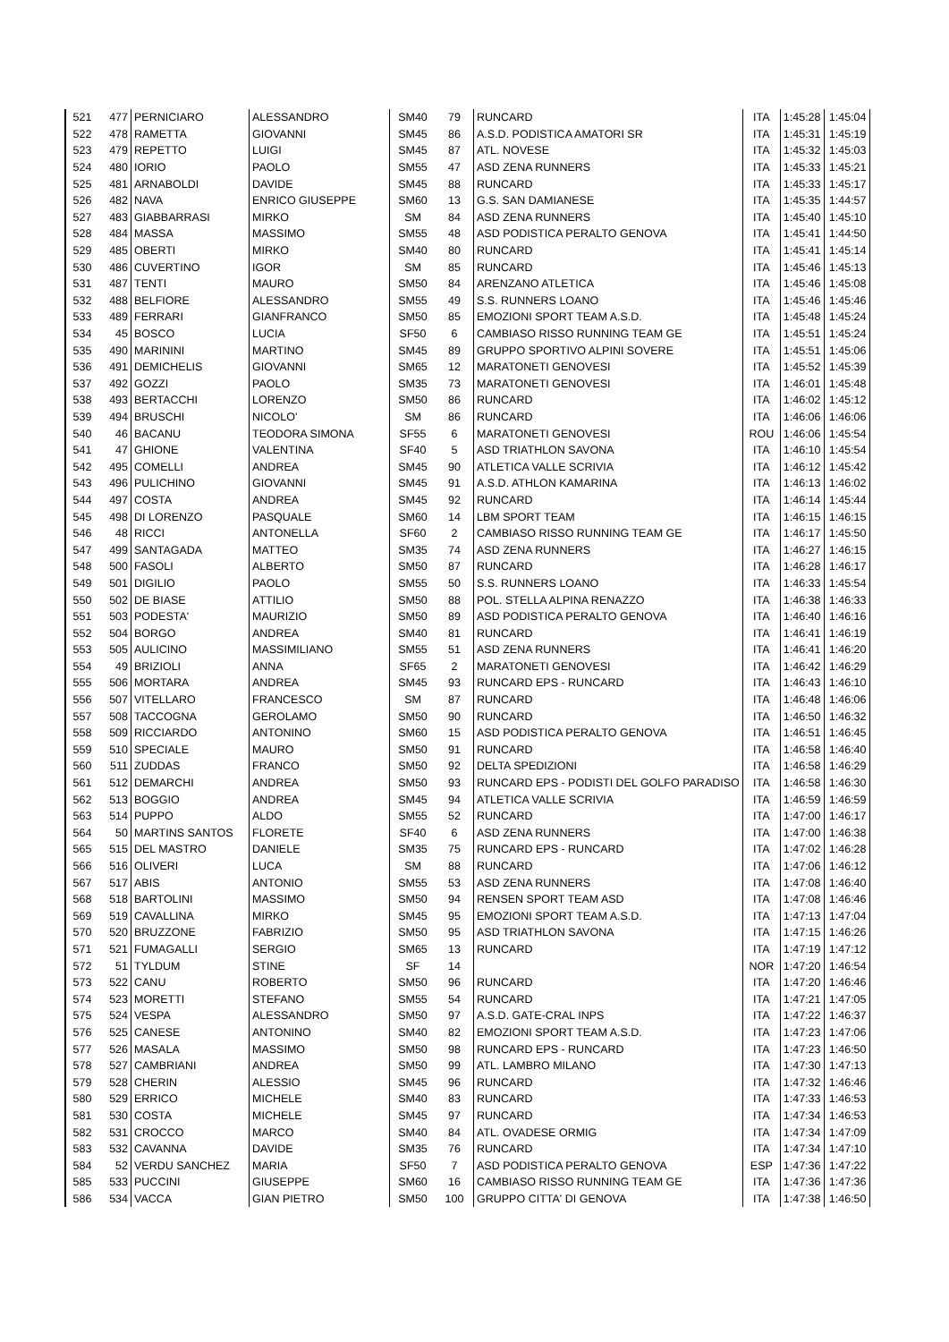| 521 | 477 | PERNICIARO | ALESSANDRO | SM40 | 79 | RUNCARD | ITA | 1:45:28 | 1:45:04 |
| 522 | 478 | RAMETTA | GIOVANNI | SM45 | 86 | A.S.D. PODISTICA AMATORI SR | ITA | 1:45:31 | 1:45:19 |
| 523 | 479 | REPETTO | LUIGI | SM45 | 87 | ATL. NOVESE | ITA | 1:45:32 | 1:45:03 |
| 524 | 480 | IORIO | PAOLO | SM55 | 47 | ASD ZENA RUNNERS | ITA | 1:45:33 | 1:45:21 |
| 525 | 481 | ARNABOLDI | DAVIDE | SM45 | 88 | RUNCARD | ITA | 1:45:33 | 1:45:17 |
| 526 | 482 | NAVA | ENRICO GIUSEPPE | SM60 | 13 | G.S. SAN DAMIANESE | ITA | 1:45:35 | 1:44:57 |
| 527 | 483 | GIABBARRASI | MIRKO | SM | 84 | ASD ZENA RUNNERS | ITA | 1:45:40 | 1:45:10 |
| 528 | 484 | MASSA | MASSIMO | SM55 | 48 | ASD PODISTICA PERALTO GENOVA | ITA | 1:45:41 | 1:44:50 |
| 529 | 485 | OBERTI | MIRKO | SM40 | 80 | RUNCARD | ITA | 1:45:41 | 1:45:14 |
| 530 | 486 | CUVERTINO | IGOR | SM | 85 | RUNCARD | ITA | 1:45:46 | 1:45:13 |
| 531 | 487 | TENTI | MAURO | SM50 | 84 | ARENZANO ATLETICA | ITA | 1:45:46 | 1:45:08 |
| 532 | 488 | BELFIORE | ALESSANDRO | SM55 | 49 | S.S. RUNNERS LOANO | ITA | 1:45:46 | 1:45:46 |
| 533 | 489 | FERRARI | GIANFRANCO | SM50 | 85 | EMOZIONI SPORT TEAM A.S.D. | ITA | 1:45:48 | 1:45:24 |
| 534 | 45 | BOSCO | LUCIA | SF50 | 6 | CAMBIASO RISSO RUNNING TEAM GE | ITA | 1:45:51 | 1:45:24 |
| 535 | 490 | MARININI | MARTINO | SM45 | 89 | GRUPPO SPORTIVO ALPINI SOVERE | ITA | 1:45:51 | 1:45:06 |
| 536 | 491 | DEMICHELIS | GIOVANNI | SM65 | 12 | MARATONETI GENOVESI | ITA | 1:45:52 | 1:45:39 |
| 537 | 492 | GOZZI | PAOLO | SM35 | 73 | MARATONETI GENOVESI | ITA | 1:46:01 | 1:45:48 |
| 538 | 493 | BERTACCHI | LORENZO | SM50 | 86 | RUNCARD | ITA | 1:46:02 | 1:45:12 |
| 539 | 494 | BRUSCHI | NICOLO' | SM | 86 | RUNCARD | ITA | 1:46:06 | 1:46:06 |
| 540 | 46 | BACANU | TEODORA SIMONA | SF55 | 6 | MARATONETI GENOVESI | ROU | 1:46:06 | 1:45:54 |
| 541 | 47 | GHIONE | VALENTINA | SF40 | 5 | ASD TRIATHLON SAVONA | ITA | 1:46:10 | 1:45:54 |
| 542 | 495 | COMELLI | ANDREA | SM45 | 90 | ATLETICA VALLE SCRIVIA | ITA | 1:46:12 | 1:45:42 |
| 543 | 496 | PULICHINO | GIOVANNI | SM45 | 91 | A.S.D. ATHLON KAMARINA | ITA | 1:46:13 | 1:46:02 |
| 544 | 497 | COSTA | ANDREA | SM45 | 92 | RUNCARD | ITA | 1:46:14 | 1:45:44 |
| 545 | 498 | DI LORENZO | PASQUALE | SM60 | 14 | LBM SPORT TEAM | ITA | 1:46:15 | 1:46:15 |
| 546 | 48 | RICCI | ANTONELLA | SF60 | 2 | CAMBIASO RISSO RUNNING TEAM GE | ITA | 1:46:17 | 1:45:50 |
| 547 | 499 | SANTAGADA | MATTEO | SM35 | 74 | ASD ZENA RUNNERS | ITA | 1:46:27 | 1:46:15 |
| 548 | 500 | FASOLI | ALBERTO | SM50 | 87 | RUNCARD | ITA | 1:46:28 | 1:46:17 |
| 549 | 501 | DIGILIO | PAOLO | SM55 | 50 | S.S. RUNNERS LOANO | ITA | 1:46:33 | 1:45:54 |
| 550 | 502 | DE BIASE | ATTILIO | SM50 | 88 | POL. STELLA ALPINA RENAZZO | ITA | 1:46:38 | 1:46:33 |
| 551 | 503 | PODESTA' | MAURIZIO | SM50 | 89 | ASD PODISTICA PERALTO GENOVA | ITA | 1:46:40 | 1:46:16 |
| 552 | 504 | BORGO | ANDREA | SM40 | 81 | RUNCARD | ITA | 1:46:41 | 1:46:19 |
| 553 | 505 | AULICINO | MASSIMILIANO | SM55 | 51 | ASD ZENA RUNNERS | ITA | 1:46:41 | 1:46:20 |
| 554 | 49 | BRIZIOLI | ANNA | SF65 | 2 | MARATONETI GENOVESI | ITA | 1:46:42 | 1:46:29 |
| 555 | 506 | MORTARA | ANDREA | SM45 | 93 | RUNCARD EPS - RUNCARD | ITA | 1:46:43 | 1:46:10 |
| 556 | 507 | VITELLARO | FRANCESCO | SM | 87 | RUNCARD | ITA | 1:46:48 | 1:46:06 |
| 557 | 508 | TACCOGNA | GEROLAMO | SM50 | 90 | RUNCARD | ITA | 1:46:50 | 1:46:32 |
| 558 | 509 | RICCIARDO | ANTONINO | SM60 | 15 | ASD PODISTICA PERALTO GENOVA | ITA | 1:46:51 | 1:46:45 |
| 559 | 510 | SPECIALE | MAURO | SM50 | 91 | RUNCARD | ITA | 1:46:58 | 1:46:40 |
| 560 | 511 | ZUDDAS | FRANCO | SM50 | 92 | DELTA SPEDIZIONI | ITA | 1:46:58 | 1:46:29 |
| 561 | 512 | DEMARCHI | ANDREA | SM50 | 93 | RUNCARD EPS - PODISTI DEL GOLFO PARADISO | ITA | 1:46:58 | 1:46:30 |
| 562 | 513 | BOGGIO | ANDREA | SM45 | 94 | ATLETICA VALLE SCRIVIA | ITA | 1:46:59 | 1:46:59 |
| 563 | 514 | PUPPO | ALDO | SM55 | 52 | RUNCARD | ITA | 1:47:00 | 1:46:17 |
| 564 | 50 | MARTINS SANTOS | FLORETE | SF40 | 6 | ASD ZENA RUNNERS | ITA | 1:47:00 | 1:46:38 |
| 565 | 515 | DEL MASTRO | DANIELE | SM35 | 75 | RUNCARD EPS - RUNCARD | ITA | 1:47:02 | 1:46:28 |
| 566 | 516 | OLIVERI | LUCA | SM | 88 | RUNCARD | ITA | 1:47:06 | 1:46:12 |
| 567 | 517 | ABIS | ANTONIO | SM55 | 53 | ASD ZENA RUNNERS | ITA | 1:47:08 | 1:46:40 |
| 568 | 518 | BARTOLINI | MASSIMO | SM50 | 94 | RENSEN SPORT TEAM ASD | ITA | 1:47:08 | 1:46:46 |
| 569 | 519 | CAVALLINA | MIRKO | SM45 | 95 | EMOZIONI SPORT TEAM A.S.D. | ITA | 1:47:13 | 1:47:04 |
| 570 | 520 | BRUZZONE | FABRIZIO | SM50 | 95 | ASD TRIATHLON SAVONA | ITA | 1:47:15 | 1:46:26 |
| 571 | 521 | FUMAGALLI | SERGIO | SM65 | 13 | RUNCARD | ITA | 1:47:19 | 1:47:12 |
| 572 | 51 | TYLDUM | STINE | SF | 14 | | NOR | 1:47:20 | 1:46:54 |
| 573 | 522 | CANU | ROBERTO | SM50 | 96 | RUNCARD | ITA | 1:47:20 | 1:46:46 |
| 574 | 523 | MORETTI | STEFANO | SM55 | 54 | RUNCARD | ITA | 1:47:21 | 1:47:05 |
| 575 | 524 | VESPA | ALESSANDRO | SM50 | 97 | A.S.D. GATE-CRAL INPS | ITA | 1:47:22 | 1:46:37 |
| 576 | 525 | CANESE | ANTONINO | SM40 | 82 | EMOZIONI SPORT TEAM A.S.D. | ITA | 1:47:23 | 1:47:06 |
| 577 | 526 | MASALA | MASSIMO | SM50 | 98 | RUNCARD EPS - RUNCARD | ITA | 1:47:23 | 1:46:50 |
| 578 | 527 | CAMBRIANI | ANDREA | SM50 | 99 | ATL. LAMBRO MILANO | ITA | 1:47:30 | 1:47:13 |
| 579 | 528 | CHERIN | ALESSIO | SM45 | 96 | RUNCARD | ITA | 1:47:32 | 1:46:46 |
| 580 | 529 | ERRICO | MICHELE | SM40 | 83 | RUNCARD | ITA | 1:47:33 | 1:46:53 |
| 581 | 530 | COSTA | MICHELE | SM45 | 97 | RUNCARD | ITA | 1:47:34 | 1:46:53 |
| 582 | 531 | CROCCO | MARCO | SM40 | 84 | ATL. OVADESE ORMIG | ITA | 1:47:34 | 1:47:09 |
| 583 | 532 | CAVANNA | DAVIDE | SM35 | 76 | RUNCARD | ITA | 1:47:34 | 1:47:10 |
| 584 | 52 | VERDU SANCHEZ | MARIA | SF50 | 7 | ASD PODISTICA PERALTO GENOVA | ESP | 1:47:36 | 1:47:22 |
| 585 | 533 | PUCCINI | GIUSEPPE | SM60 | 16 | CAMBIASO RISSO RUNNING TEAM GE | ITA | 1:47:36 | 1:47:36 |
| 586 | 534 | VACCA | GIAN PIETRO | SM50 | 100 | GRUPPO CITTA' DI GENOVA | ITA | 1:47:38 | 1:46:50 |